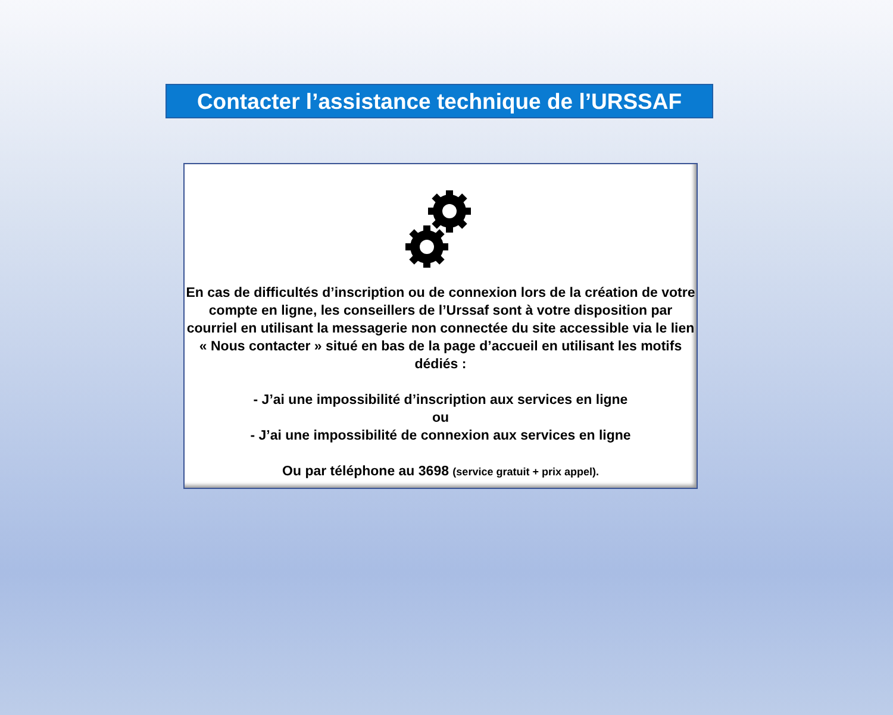Contacter l’assistance technique de l’URSSAF
En cas de difficultés d’inscription ou de connexion lors de la création de votre compte en ligne, les conseillers de l’Urssaf sont à votre disposition par courriel en utilisant la messagerie non connectée du site accessible via le lien « Nous contacter » situé en bas de la page d’accueil en utilisant les motifs dédiés :
- J’ai une impossibilité d’inscription aux services en ligne
ou
- J’ai une impossibilité de connexion aux services en ligne
Ou par téléphone au 3698 (service gratuit + prix appel).